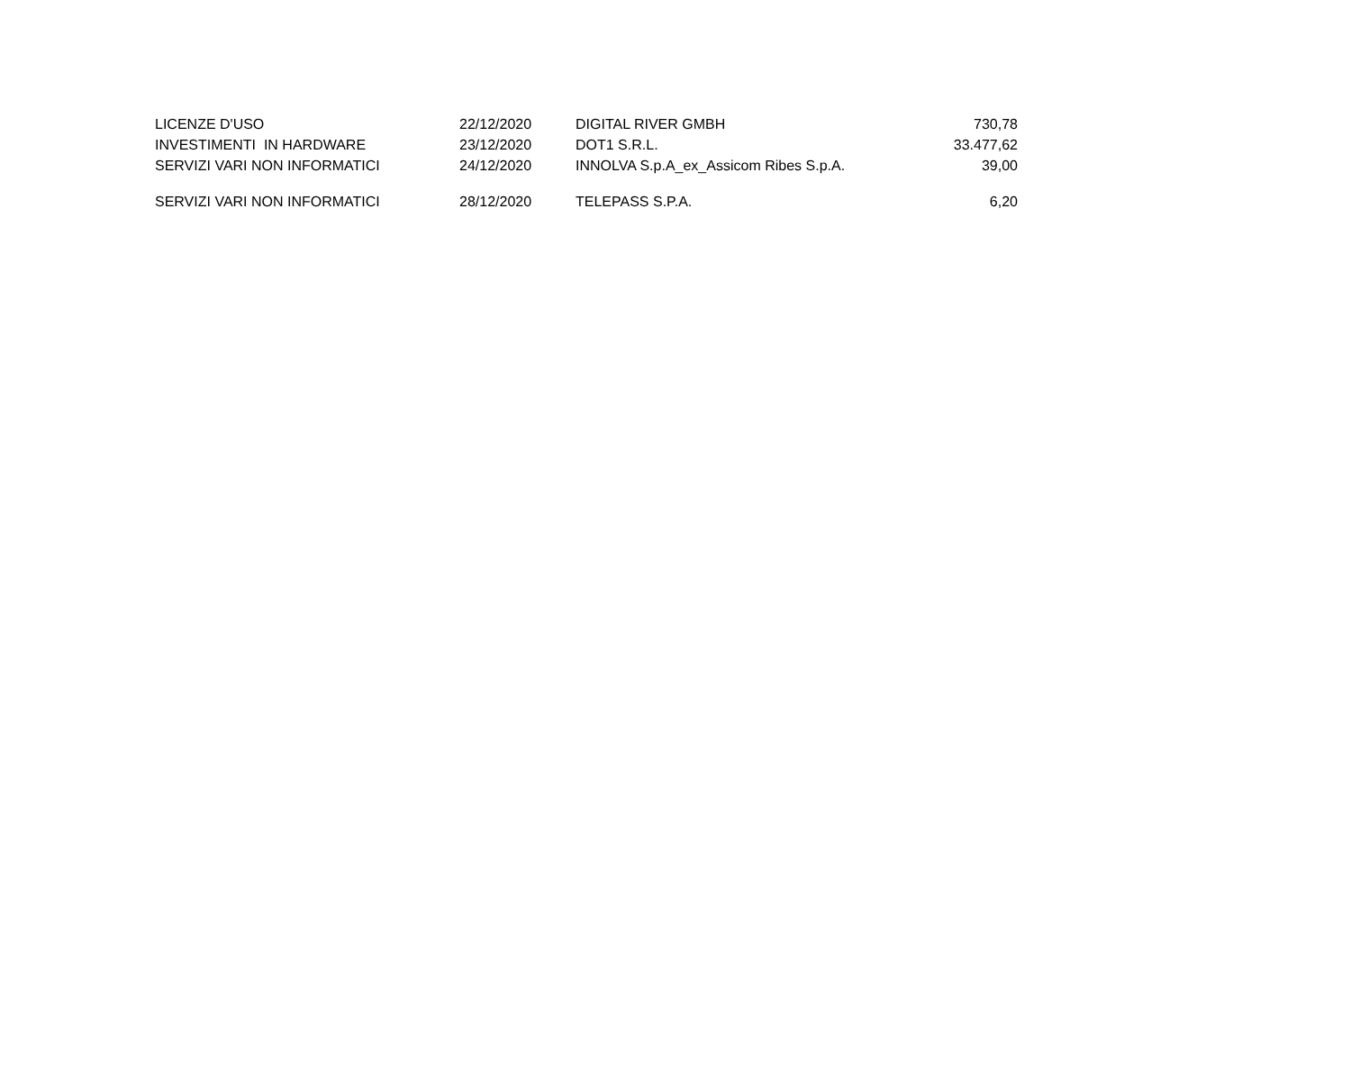| LICENZE D'USO | 22/12/2020 | DIGITAL RIVER GMBH | 730,78 |
| INVESTIMENTI IN HARDWARE | 23/12/2020 | DOT1 S.R.L. | 33.477,62 |
| SERVIZI VARI NON INFORMATICI | 24/12/2020 | INNOLVA S.p.A_ex_Assicom Ribes S.p.A. | 39,00 |
| SERVIZI VARI NON INFORMATICI | 28/12/2020 | TELEPASS S.P.A. | 6,20 |